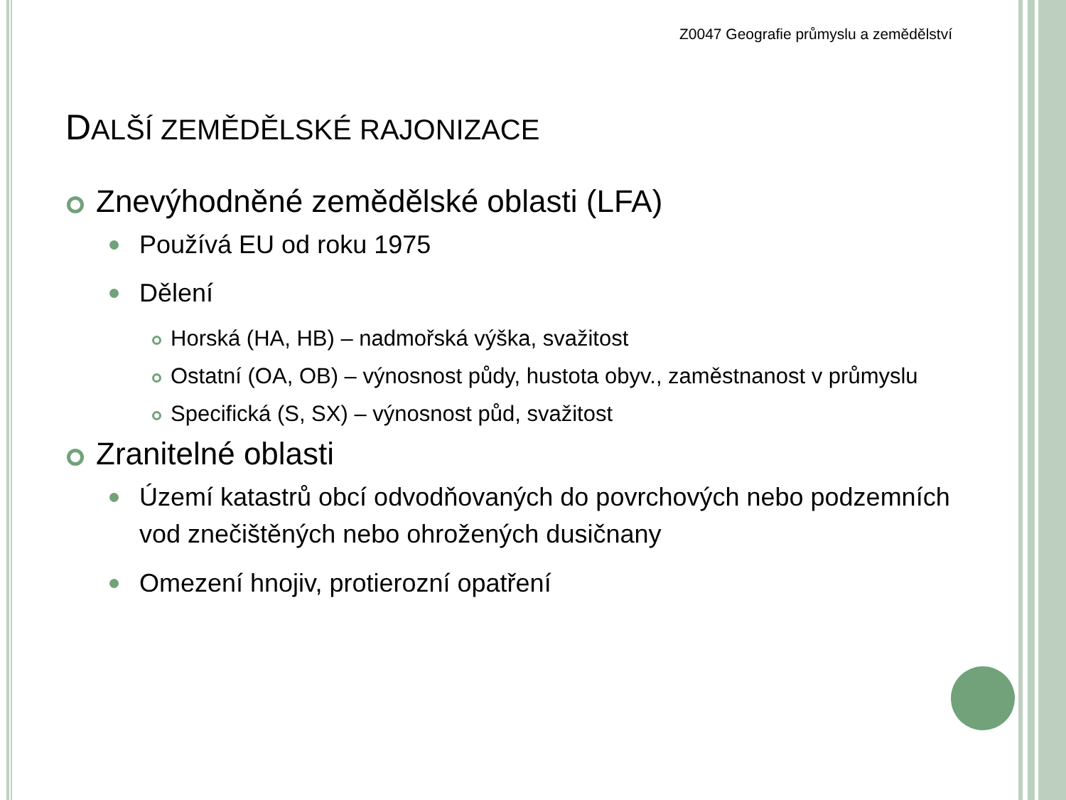Z0047 Geografie průmyslu a zemědělství
DALŠÍ ZEMĚDĚLSKÉ RAJONIZACE
Znevýhodněné zemědělské oblasti (LFA)
Používá EU od roku 1975
Dělení
Horská (HA, HB) – nadmořská výška, svažitost
Ostatní (OA, OB) – výnosnost půdy, hustota obyv., zaměstnanost v průmyslu
Specifická (S, SX) – výnosnost půd, svažitost
Zranitelné oblasti
Území katastrů obcí odvodňovaných do povrchových nebo podzemních vod znečištěných nebo ohrožených dusičnany
Omezení hnojiv, protierozní opatření